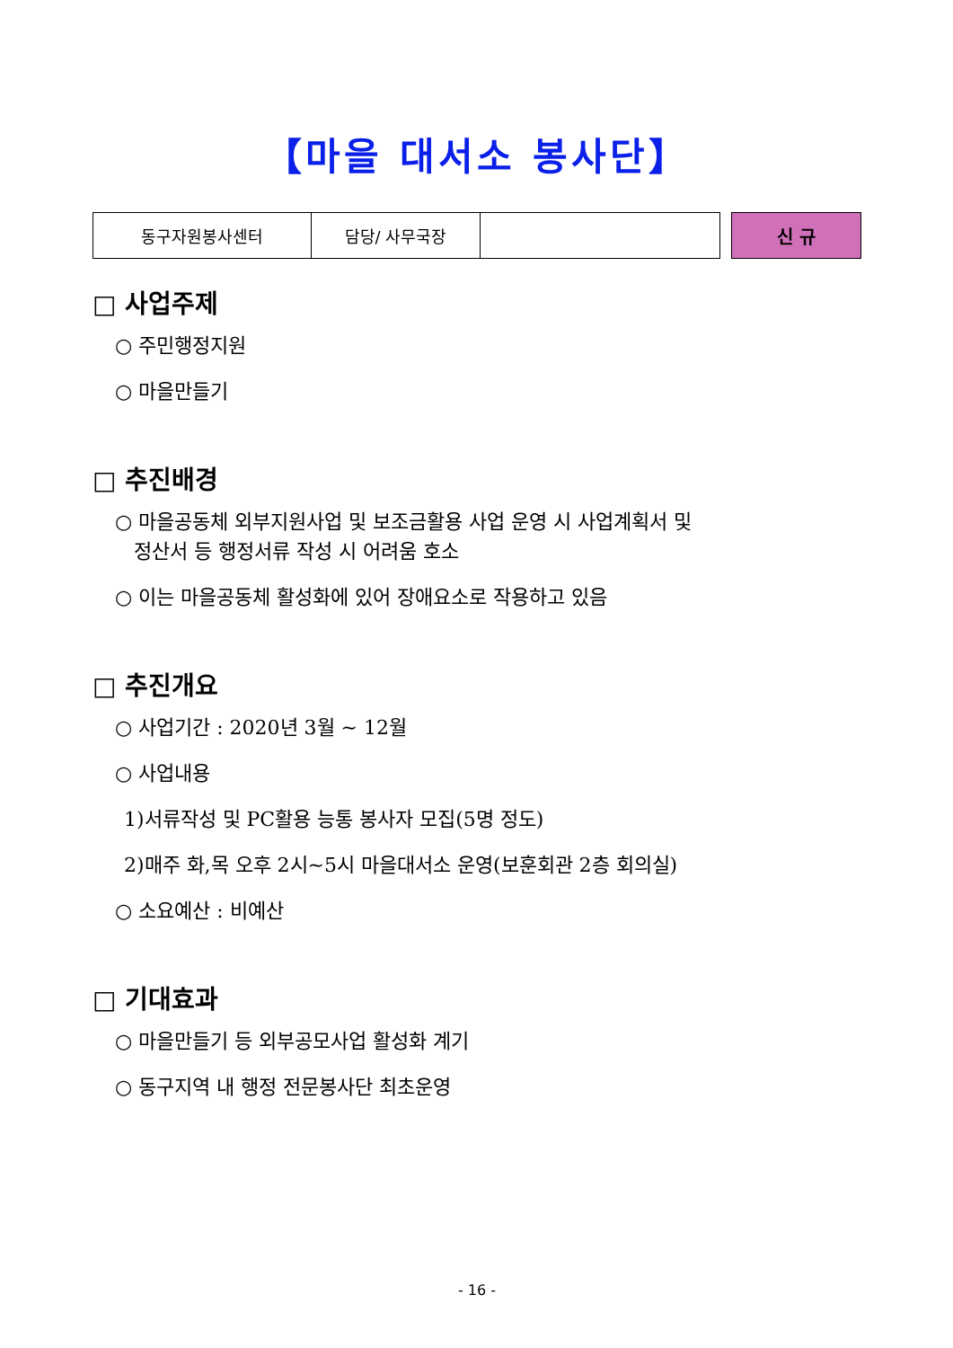【마을 대서소 봉사단】
| 동구자원봉사센터 | 담당/ 사무국장 | |
신 규
□ 사업주제
○ 주민행정지원
○ 마을만들기
□ 추진배경
○ 마을공동체 외부지원사업 및 보조금활용 사업 운영 시 사업계획서 및
정산서 등 행정서류 작성 시 어려움 호소
○ 이는 마을공동체 활성화에 있어 장애요소로 작용하고 있음
□ 추진개요
○ 사업기간 : 2020년 3월 ~ 12월
○ 사업내용
1)서류작성 및 PC활용 능통 봉사자 모집(5명 정도)
2)매주 화,목 오후 2시~5시 마을대서소 운영(보훈회관 2층 회의실)
○ 소요예산 : 비예산
□ 기대효과
○ 마을만들기 등 외부공모사업 활성화 계기
○ 동구지역 내 행정 전문봉사단 최초운영
- 16 -